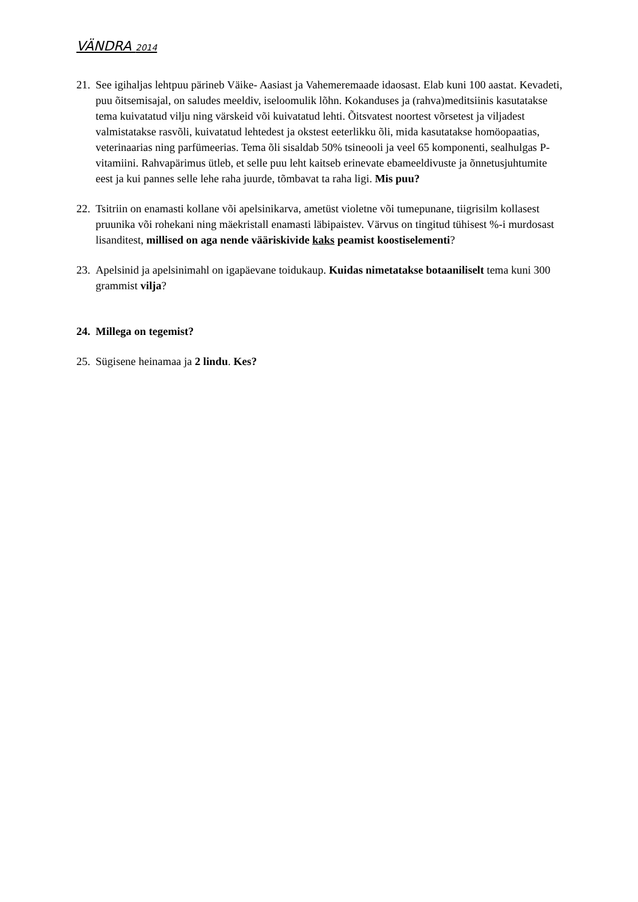VÄNDRA 2014
21. See igihaljas lehtpuu pärineb Väike- Aasiast ja Vahemeremaade idaosast. Elab kuni 100 aastat. Kevadeti, puu õitsemisajal, on saludes meeldiv, iseloomulik lõhn. Kokanduses ja (rahva)meditsiinis kasutatakse tema kuivatatud vilju ning värskeid või kuivatatud lehti. Õitsvatest noortest võrsetest ja viljadest valmistatakse rasvõli, kuivatatud lehtedest ja okstest eeterlikku õli, mida kasutatakse homöopaatias, veterinaarias ning parfümeerias. Tema õli sisaldab 50% tsineooli ja veel 65 komponenti, sealhulgas P-vitamiini. Rahvapärimus ütleb, et selle puu leht kaitseb erinevate ebameeldivuste ja õnnetusjuhtumite eest ja kui pannes selle lehe raha juurde, tõmbavat ta raha ligi. Mis puu?
22. Tsitriin on enamasti kollane või apelsinikarva, ametüst violetne või tumepunane, tiigrisilm kollasest pruunika või rohekani ning mäekristall enamasti läbipaistev. Värvus on tingitud tühisest %-i murdosast lisanditest, millised on aga nende vääriskivide kaks peamist koostiselementi?
23. Apelsinid ja apelsinimahl on igapäevane toidukaup. Kuidas nimetatakse botaaniliselt tema kuni 300 grammist vilja?
24. Millega on tegemist?
25. Sügisene heinamaa ja 2 lindu. Kes?